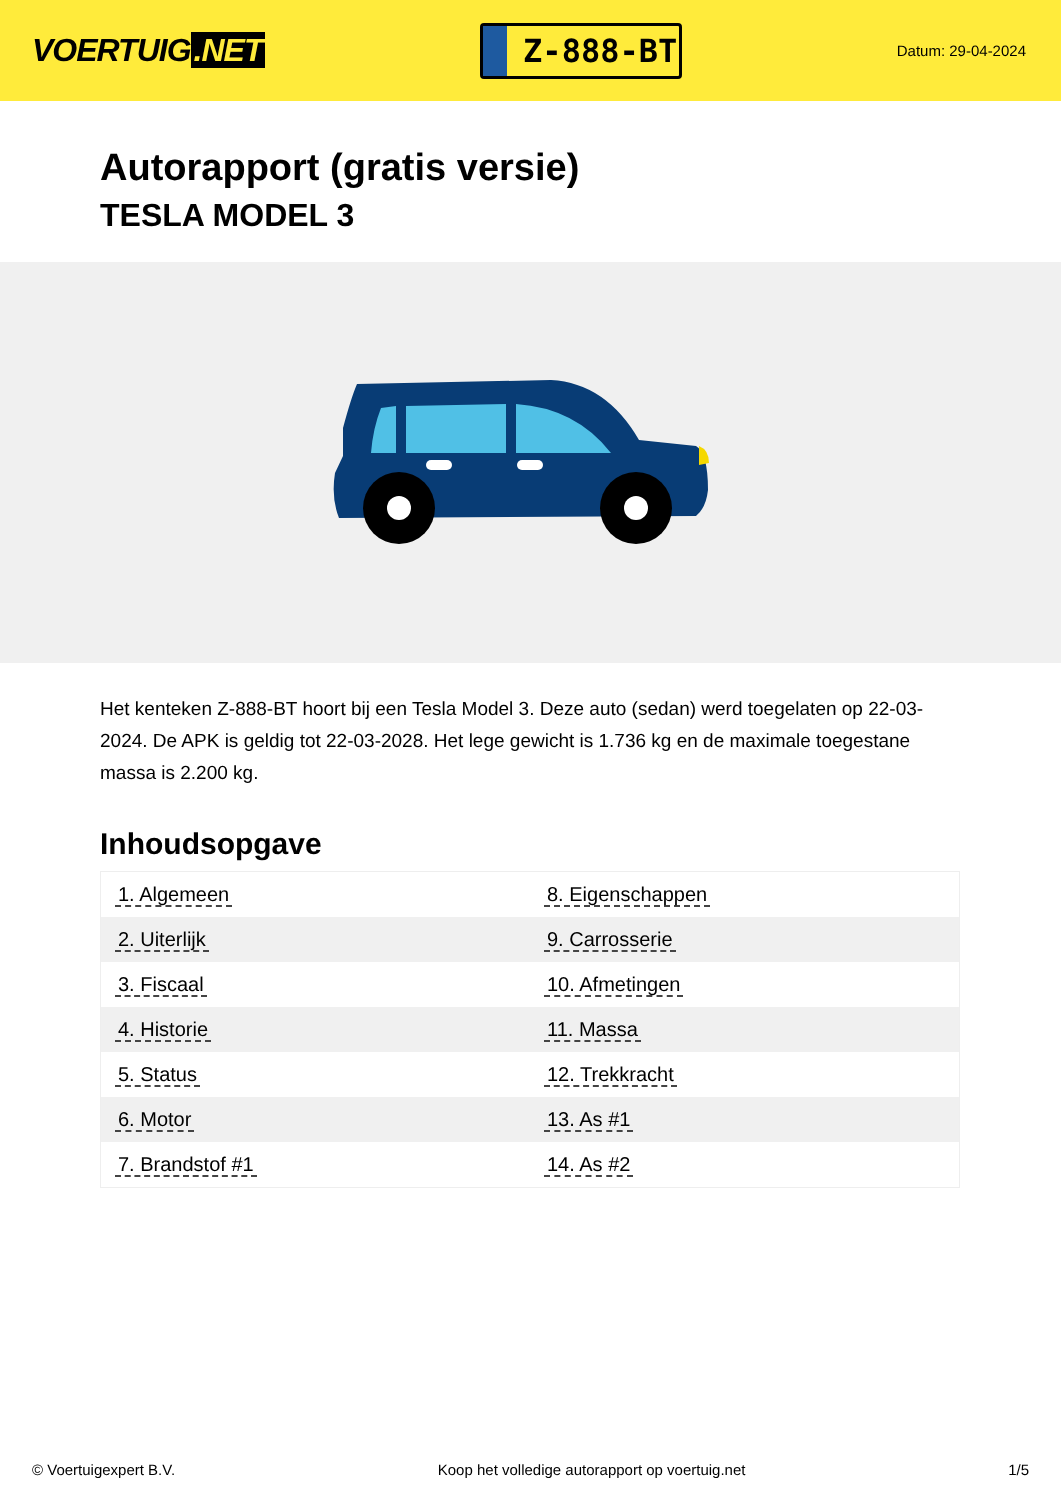VOERTUIG.NET
Z-888-BT
Datum: 29-04-2024
Autorapport (gratis versie)
TESLA MODEL 3
Het kenteken Z-888-BT hoort bij een Tesla Model 3. Deze auto (sedan) werd toegelaten op 22-03-2024. De APK is geldig tot 22-03-2028. Het lege gewicht is 1.736 kg en de maximale toegestane massa is 2.200 kg.
Inhoudsopgave
| 1. Algemeen | 8. Eigenschappen |
| 2. Uiterlijk | 9. Carrosserie |
| 3. Fiscaal | 10. Afmetingen |
| 4. Historie | 11. Massa |
| 5. Status | 12. Trekkracht |
| 6. Motor | 13. As #1 |
| 7. Brandstof #1 | 14. As #2 |
© Voertuigexpert B.V. Koop het volledige autorapport op voertuig.net
1/5